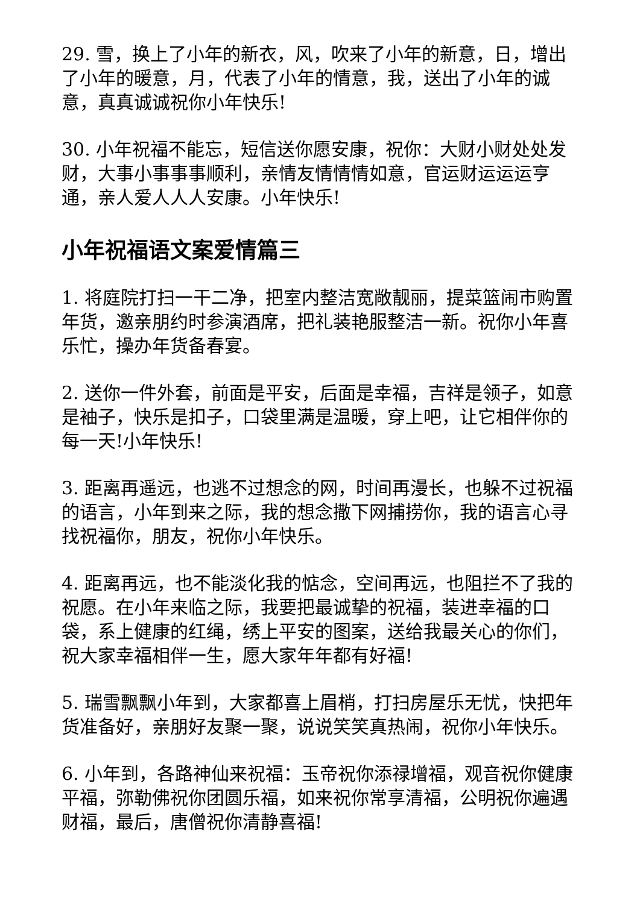29. 雪，换上了小年的新衣，风，吹来了小年的新意，日，增出了小年的暖意，月，代表了小年的情意，我，送出了小年的诚意，真真诚诚祝你小年快乐!
30. 小年祝福不能忘，短信送你愿安康，祝你：大财小财处处发财，大事小事事事顺利，亲情友情情情如意，官运财运运运亨通，亲人爱人人人安康。小年快乐!
小年祝福语文案爱情篇三
1. 将庭院打扫一干二净，把室内整洁宽敞靓丽，提菜篮闹市购置年货，邀亲朋约时参演酒席，把礼装艳服整洁一新。祝你小年喜乐忙，操办年货备春宴。
2. 送你一件外套，前面是平安，后面是幸福，吉祥是领子，如意是袖子，快乐是扣子，口袋里满是温暖，穿上吧，让它相伴你的每一天!小年快乐!
3. 距离再遥远，也逃不过想念的网，时间再漫长，也躲不过祝福的语言，小年到来之际，我的想念撒下网捕捞你，我的语言心寻找祝福你，朋友，祝你小年快乐。
4. 距离再远，也不能淡化我的惦念，空间再远，也阻拦不了我的祝愿。在小年来临之际，我要把最诚挚的祝福，装进幸福的口袋，系上健康的红绳，绣上平安的图案，送给我最关心的你们，祝大家幸福相伴一生，愿大家年年都有好福!
5. 瑞雪飘飘小年到，大家都喜上眉梢，打扫房屋乐无忧，快把年货准备好，亲朋好友聚一聚，说说笑笑真热闹，祝你小年快乐。
6. 小年到，各路神仙来祝福：玉帝祝你添禄增福，观音祝你健康平福，弥勒佛祝你团圆乐福，如来祝你常享清福，公明祝你遍遇财福，最后，唐僧祝你清静喜福!